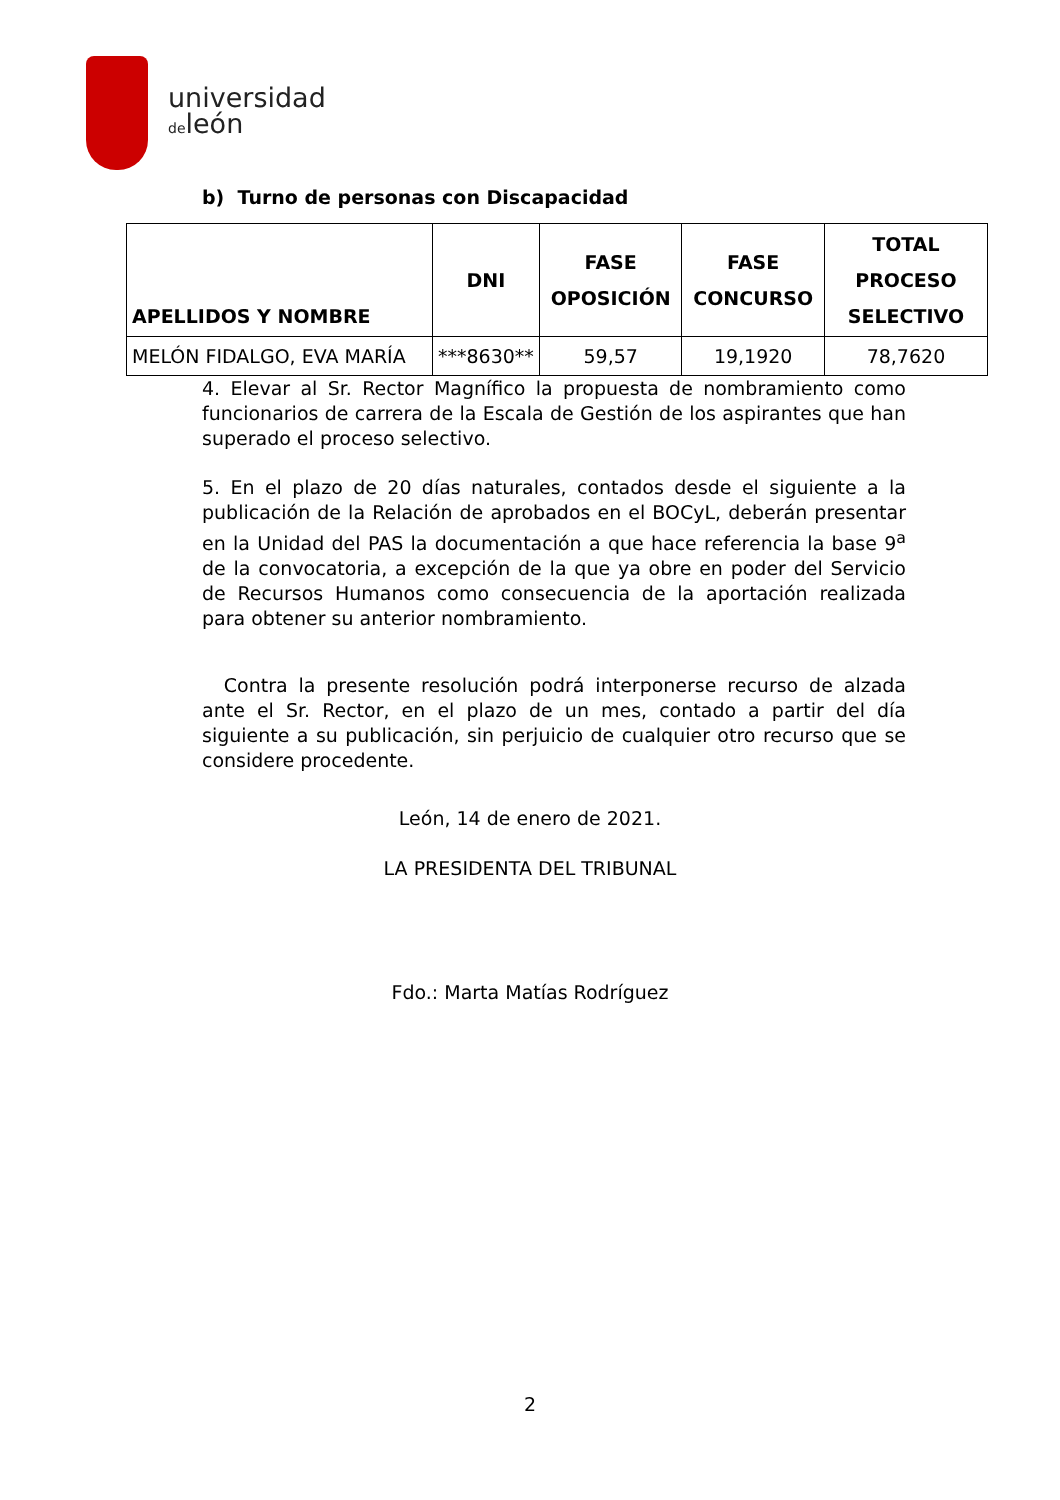universidad
deleón
b) Turno de personas con Discapacidad
| APELLIDOS Y NOMBRE | DNI | FASE OPOSICIÓN | FASE CONCURSO | TOTAL PROCESO SELECTIVO |
| --- | --- | --- | --- | --- |
| MELÓN FIDALGO, EVA MARÍA | ***8630** | 59,57 | 19,1920 | 78,7620 |
4. Elevar al Sr. Rector Magnífico la propuesta de nombramiento como funcionarios de carrera de la Escala de Gestión de los aspirantes que han superado el proceso selectivo.
5. En el plazo de 20 días naturales, contados desde el siguiente a la publicación de la Relación de aprobados en el BOCyL, deberán presentar en la Unidad del PAS la documentación a que hace referencia la base 9<sup>a</sup> de la convocatoria, a excepción de la que ya obre en poder del Servicio de Recursos Humanos como consecuencia de la aportación realizada para obtener su anterior nombramiento.
Contra la presente resolución podrá interponerse recurso de alzada ante el Sr. Rector, en el plazo de un mes, contado a partir del día siguiente a su publicación, sin perjuicio de cualquier otro recurso que se considere procedente.
León, 14 de enero de 2021.
LA PRESIDENTA DEL TRIBUNAL
Fdo.: Marta Matías Rodríguez
2